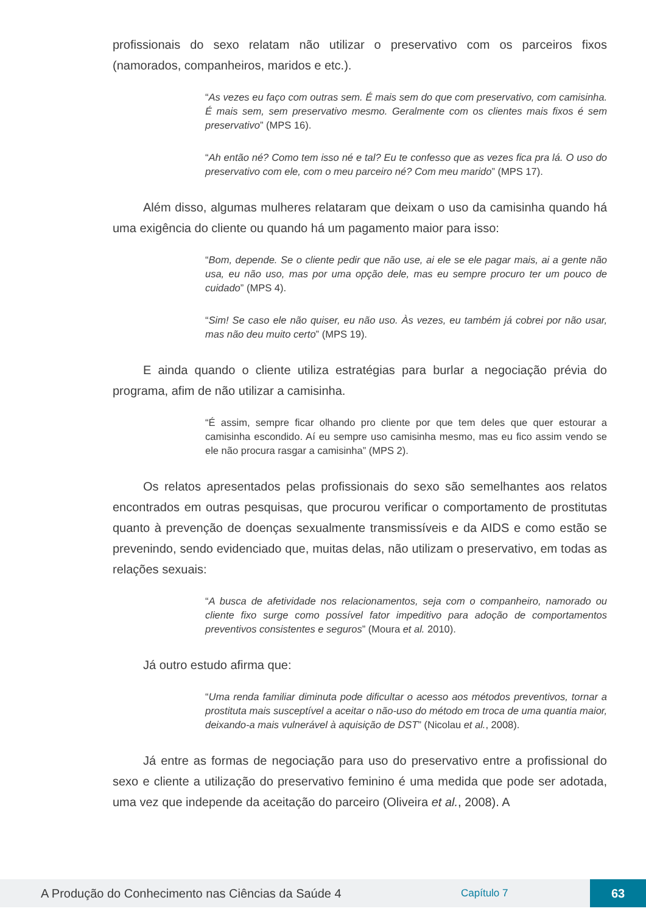profissionais do sexo relatam não utilizar o preservativo com os parceiros fixos (namorados, companheiros, maridos e etc.).
“As vezes eu faço com outras sem. É mais sem do que com preservativo, com camisinha. É mais sem, sem preservativo mesmo. Geralmente com os clientes mais fixos é sem preservativo” (MPS 16).
“Ah então né? Como tem isso né e tal? Eu te confesso que as vezes fica pra lá. O uso do preservativo com ele, com o meu parceiro né? Com meu marido” (MPS 17).
Além disso, algumas mulheres relataram que deixam o uso da camisinha quando há uma exigência do cliente ou quando há um pagamento maior para isso:
“Bom, depende. Se o cliente pedir que não use, ai ele se ele pagar mais, ai a gente não usa, eu não uso, mas por uma opção dele, mas eu sempre procuro ter um pouco de cuidado” (MPS 4).
“Sim! Se caso ele não quiser, eu não uso. Às vezes, eu também já cobrei por não usar, mas não deu muito certo” (MPS 19).
E ainda quando o cliente utiliza estratégias para burlar a negociação prévia do programa, afim de não utilizar a camisinha.
“É assim, sempre ficar olhando pro cliente por que tem deles que quer estourar a camisinha escondido. Aí eu sempre uso camisinha mesmo, mas eu fico assim vendo se ele não procura rasgar a camisinha” (MPS 2).
Os relatos apresentados pelas profissionais do sexo são semelhantes aos relatos encontrados em outras pesquisas, que procurou verificar o comportamento de prostitutas quanto à prevenção de doenças sexualmente transmissíveis e da AIDS e como estão se prevenindo, sendo evidenciado que, muitas delas, não utilizam o preservativo, em todas as relações sexuais:
“A busca de afetividade nos relacionamentos, seja com o companheiro, namorado ou cliente fixo surge como possível fator impeditivo para adoção de comportamentos preventivos consistentes e seguros” (Moura et al. 2010).
Já outro estudo afirma que:
“Uma renda familiar diminuta pode dificultar o acesso aos métodos preventivos, tornar a prostituta mais susceptível a aceitar o não-uso do método em troca de uma quantia maior, deixando-a mais vulnerável à aquisição de DST” (Nicolau et al., 2008).
Já entre as formas de negociação para uso do preservativo entre a profissional do sexo e cliente a utilização do preservativo feminino é uma medida que pode ser adotada, uma vez que independe da aceitação do parceiro (Oliveira et al., 2008). A
A Produção do Conhecimento nas Ciências da Saúde 4
Capítulo 7
63